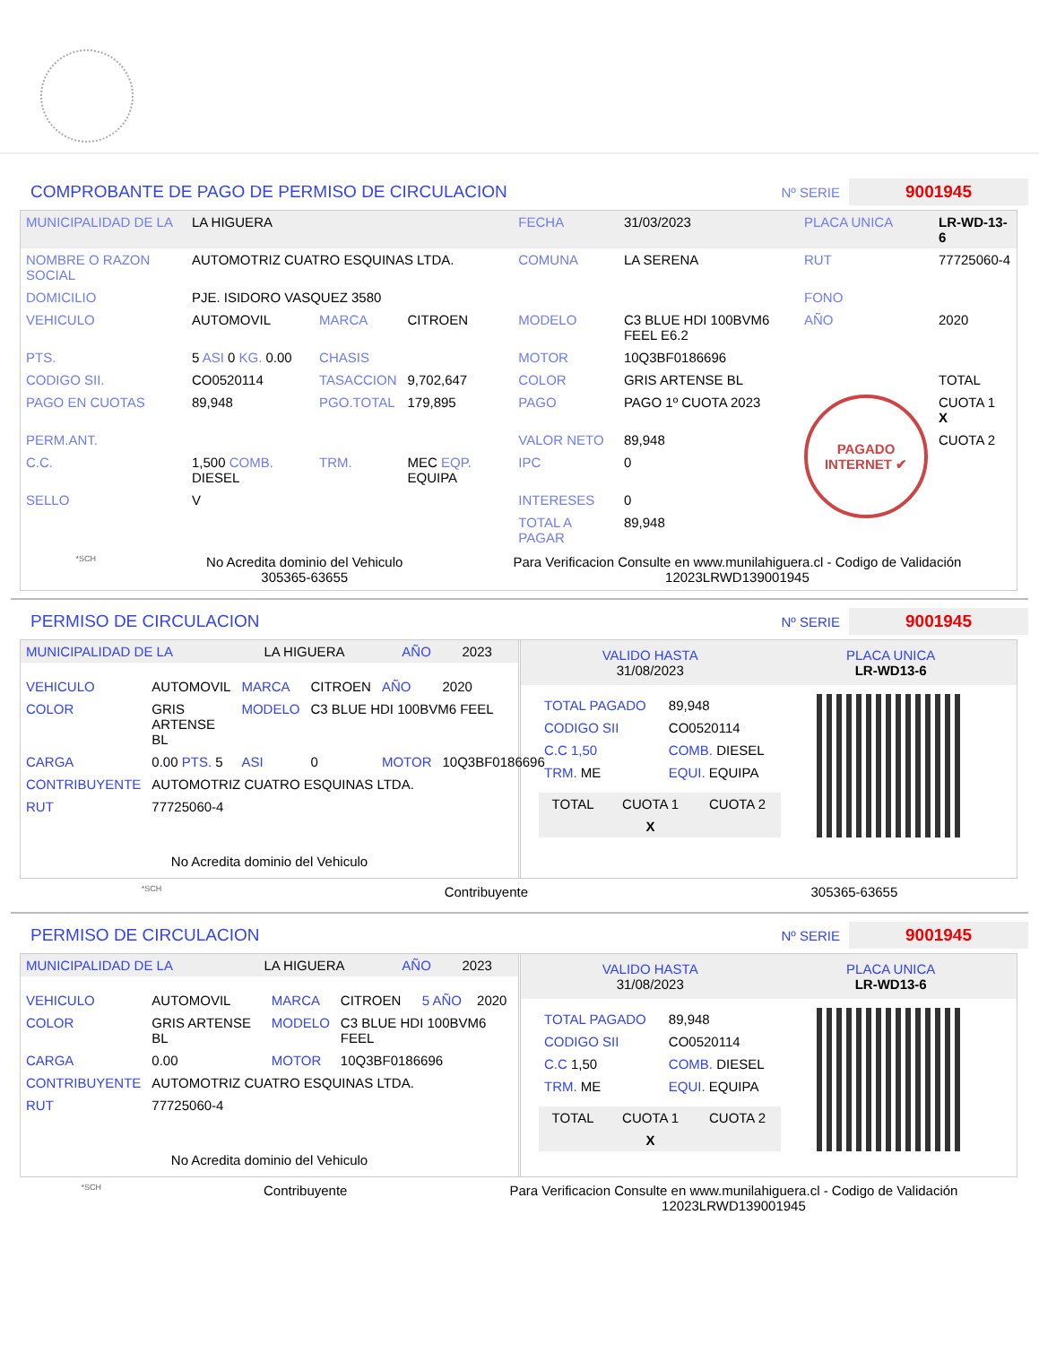COMPROBANTE DE PAGO DE PERMISO DE CIRCULACION
Nº SERIE 9001945
| MUNICIPALIDAD DE LA | LA HIGUERA | | | FECHA | 31/03/2023 | PLACA UNICA | LR-WD-13-6 |
| NOMBRE O RAZON SOCIAL | AUTOMOTRIZ CUATRO ESQUINAS LTDA. | | | COMUNA | LA SERENA | RUT | 77725060-4 |
| DOMICILIO | PJE. ISIDORO VASQUEZ 3580 | | | | | FONO | |
| VEHICULO | AUTOMOVIL | MARCA | CITROEN | MODELO | C3 BLUE HDI 100BVM6 FEEL E6.2 | AÑO | 2020 |
| PTS. | 5 ASI 0 KG. 0.00 | CHASIS | | MOTOR | 10Q3BF0186696 | | |
| CODIGO SII. | CO0520114 | TASACCION | 9,702,647 | COLOR | GRIS ARTENSE BL | | TOTAL |
| PAGO EN CUOTAS | 89,948 | PGO.TOTAL | 179,895 | PAGO | PAGO 1º CUOTA 2023 | PAGADO INTERNET ✔ | CUOTA 1 X |
| PERM.ANT. | | | | VALOR NETO | 89,948 | | CUOTA 2 |
| C.C. | 1,500 COMB. DIESEL | TRM. | MEC EQP. EQUIPA | IPC | 0 | | |
| SELLO | V | | | INTERESES | 0 | | |
| | | | | TOTAL A PAGAR | 89,948 | | |
*SCH No Acredita dominio del Vehiculo
305365-63655 Para Verificacion Consulte en www.munilahiguera.cl - Codigo de Validación
12023LRWD139001945
PERMISO DE CIRCULACION
Nº SERIE 9001945
| MUNICIPALIDAD DE LA | LA HIGUERA | AÑO | 2023 |
| VEHICULO | AUTOMOVIL | MARCA | CITROEN | AÑO | 2020 |
| COLOR | GRIS ARTENSE BL | MODELO | C3 BLUE HDI 100BVM6 FEEL | | |
| CARGA | 0.00 PTS. 5 | ASI | 0 | MOTOR | 10Q3BF0186696 |
| CONTRIBUYENTE | AUTOMOTRIZ CUATRO ESQUINAS LTDA. | | | | |
| RUT | 77725060-4 | | | | |
No Acredita dominio del Vehiculo
VALIDO HASTA
31/08/2023 PLACA UNICA
LR-WD13-6
| TOTAL PAGADO | 89,948 |
| CODIGO SII | CO0520114 |
| C.C 1,50 | COMB. DIESEL |
| TRM. ME | EQUI. EQUIPA |
| TOTAL | CUOTA 1 | CUOTA 2 |
| | X | |
*SCH Contribuyente 305365-63655
PERMISO DE CIRCULACION
Nº SERIE 9001945
| MUNICIPALIDAD DE LA | LA HIGUERA | AÑO | 2023 |
| VEHICULO | AUTOMOVIL | MARCA | CITROEN | 5 AÑO | 2020 |
| COLOR | GRIS ARTENSE BL | MODELO | C3 BLUE HDI 100BVM6 FEEL | | |
| CARGA | 0.00 | MOTOR | 10Q3BF0186696 | | |
| CONTRIBUYENTE | AUTOMOTRIZ CUATRO ESQUINAS LTDA. | | | | |
| RUT | 77725060-4 | | | | |
No Acredita dominio del Vehiculo
VALIDO HASTA
31/08/2023 PLACA UNICA
LR-WD13-6
| TOTAL PAGADO | 89,948 |
| CODIGO SII | CO0520114 |
| C.C 1,50 | COMB. DIESEL |
| TRM. ME | EQUI. EQUIPA |
| TOTAL | CUOTA 1 | CUOTA 2 |
| | X | |
*SCH Contribuyente Para Verificacion Consulte en www.munilahiguera.cl - Codigo de Validación
12023LRWD139001945